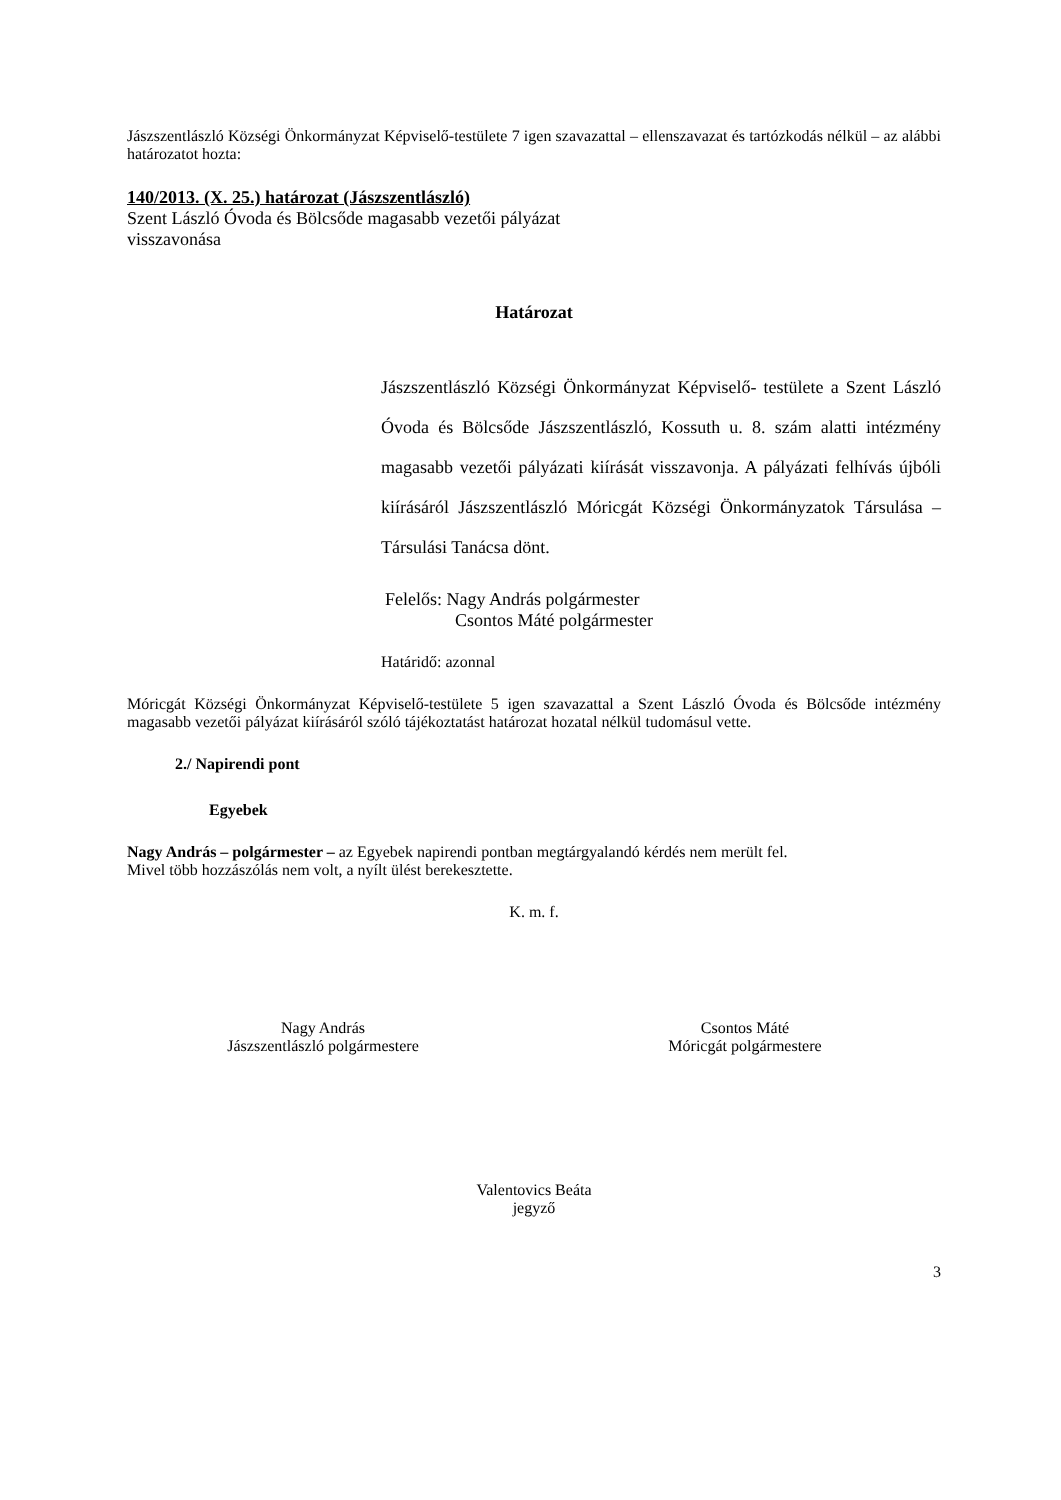Jászszentlászló Községi Önkormányzat Képviselő-testülete 7 igen szavazattal – ellenszavazat és tartózkodás nélkül – az alábbi határozatot hozta:
140/2013. (X. 25.) határozat (Jászszentlászló)
Szent László Óvoda és Bölcsőde magasabb vezetői pályázat
visszavonása
Határozat
Jászszentlászló Községi Önkormányzat Képviselő- testülete a Szent László Óvoda és Bölcsőde Jászszentlászló, Kossuth u. 8. szám alatti intézmény magasabb vezetői pályázati kiírását visszavonja. A pályázati felhívás újbóli kiírásáról Jászszentlászló Móricgát Községi Önkormányzatok Társulása – Társulási Tanácsa dönt.
Felelős: Nagy András polgármester
Csontos Máté polgármester
Határidő: azonnal
Móricgát Községi Önkormányzat Képviselő-testülete 5 igen szavazattal a Szent László Óvoda és Bölcsőde intézmény magasabb vezetői pályázat kiírásáról szóló tájékoztatást határozat hozatal nélkül tudomásul vette.
2./ Napirendi pont
Egyebek
Nagy András – polgármester – az Egyebek napirendi pontban megtárgyalandó kérdés nem merült fel.
Mivel több hozzászólás nem volt, a nyílt ülést berekesztette.
K. m. f.
Nagy András
Jászszentlászló polgármestere
Csontos Máté
Móricgát polgármestere
Valentovics Beáta
jegyző
3